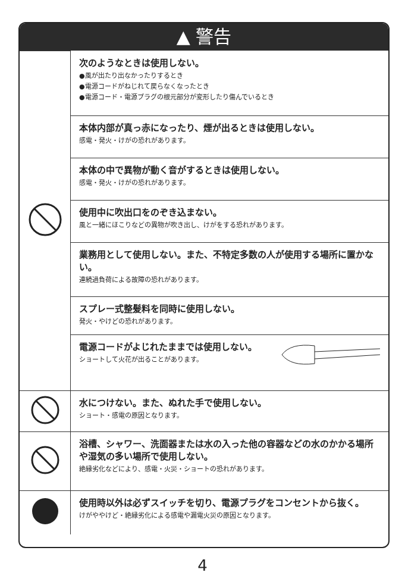▲ 警告
| | 次のようなときは使用しない。 ●風が出たり出なかったりするとき ●電源コードがねじれて戻らなくなったとき ●電源コード・電源プラグの根元部分が変形したり傷んでいるとき |
| | 本体内部が真っ赤になったり、煙が出るときは使用しない。 感電・発火・けがの恐れがあります。 |
| | 本体の中で異物が動く音がするときは使用しない。 感電・発火・けがの恐れがあります。 |
| | 使用中に吹出口をのぞき込まない。 風と一緒にほこりなどの異物が吹き出し、けがをする恐れがあります。 |
| | 業務用として使用しない。また、不特定多数の人が使用する場所に置かない。 連続過負荷による故障の恐れがあります。 |
| | スプレー式整髪料を同時に使用しない。 発火・やけどの恐れがあります。 |
| | 電源コードがよじれたままでは使用しない。 ショートして火花が出ることがあります。 |
| | 水につけない。また、ぬれた手で使用しない。 ショート・感電の原因となります。 |
| | 浴槽、シャワー、洗面器または水の入った他の容器などの水のかかる場所や湿気の多い場所で使用しない。 絶縁劣化などにより、感電・火災・ショートの恐れがあります。 |
| | 使用時以外は必ずスイッチを切り、電源プラグをコンセントから抜く。 けがややけど・絶縁劣化による感電や漏電火災の原因となります。 |
4